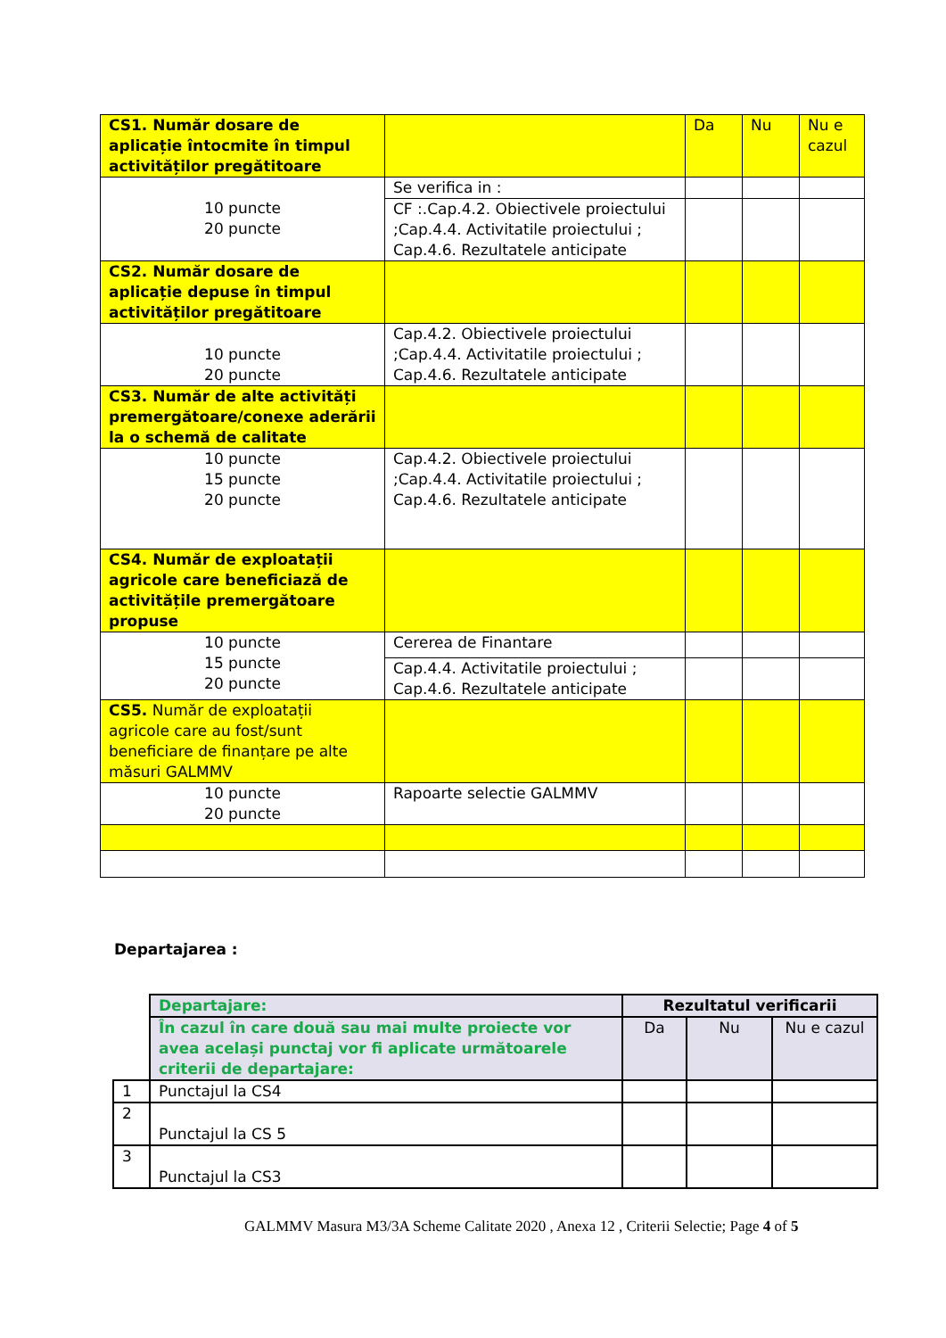| CS1. Număr dosare de aplicație întocmite în timpul activităților pregătitoare | | Da | Nu | Nu e cazul |
| 10 puncte 20 puncte | Se verifica in : | | | |
| | CF :.Cap.4.2. Obiectivele proiectului ;Cap.4.4. Activitatile proiectului ; Cap.4.6. Rezultatele anticipate | | | |
| CS2. Număr dosare de aplicație depuse în timpul activităților pregătitoare | | | | |
| 10 puncte 20 puncte | Cap.4.2. Obiectivele proiectului ;Cap.4.4. Activitatile proiectului ; Cap.4.6. Rezultatele anticipate | | | |
| CS3. Număr de alte activități premergătoare/conexe aderării la o schemă de calitate | | | | |
| 10 puncte 15 puncte 20 puncte | Cap.4.2. Obiectivele proiectului ;Cap.4.4. Activitatile proiectului ; Cap.4.6. Rezultatele anticipate | | | |
| CS4. Număr de exploatații agricole care beneficiază de activitățile premergătoare propuse | | | | |
| 10 puncte 15 puncte 20 puncte | Cererea de Finantare | | | |
| | Cap.4.4. Activitatile proiectului ; Cap.4.6. Rezultatele anticipate | | | |
| CS5. Număr de exploatații agricole care au fost/sunt beneficiare de finanțare pe alte măsuri GALMMV | | | | |
| 10 puncte 20 puncte | Rapoarte selectie GALMMV | | | |
Departajarea :
| | Departajare: | Rezultatul verificarii | | |
| | În cazul în care două sau mai multe proiecte vor avea același punctaj vor fi aplicate următoarele criterii de departajare: | Da | Nu | Nu e cazul |
| 1 | Punctajul la CS4 | | | |
| 2 | Punctajul la CS 5 | | | |
| 3 | Punctajul la CS3 | | | |
GALMMV Masura M3/3A Scheme Calitate 2020 , Anexa 12 , Criterii Selectie; Page 4 of 5